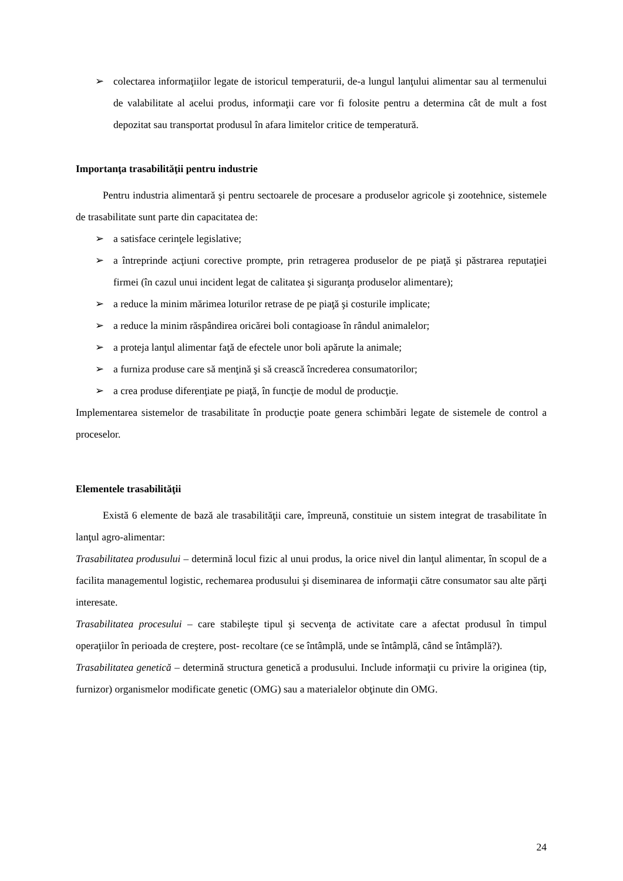➢ colectarea informaţiilor legate de istoricul temperaturii, de-a lungul lanţului alimentar sau al termenului de valabilitate al acelui produs, informaţii care vor fi folosite pentru a determina cât de mult a fost depozitat sau transportat produsul în afara limitelor critice de temperatură.
Importanţa trasabilităţii pentru industrie
Pentru industria alimentară şi pentru sectoarele de procesare a produselor agricole şi zootehnice, sistemele de trasabilitate sunt parte din capacitatea de:
➢ a satisface cerinţele legislative;
➢ a întreprinde acţiuni corective prompte, prin retragerea produselor de pe piaţă şi păstrarea reputaţiei firmei (în cazul unui incident legat de calitatea şi siguranţa produselor alimentare);
➢ a reduce la minim mărimea loturilor retrase de pe piaţă şi costurile implicate;
➢ a reduce la minim răspândirea oricărei boli contagioase în rândul animalelor;
➢ a proteja lanţul alimentar faţă de efectele unor boli apărute la animale;
➢ a furniza produse care să menţină şi să crească încrederea consumatorilor;
➢ a crea produse diferenţiate pe piaţă, în funcţie de modul de producţie.
Implementarea sistemelor de trasabilitate în producţie poate genera schimbări legate de sistemele de control a proceselor.
Elementele trasabilităţii
Există 6 elemente de bază ale trasabilităţii care, împreună, constituie un sistem integrat de trasabilitate în lanţul agro-alimentar:
Trasabilitatea produsului – determină locul fizic al unui produs, la orice nivel din lanţul alimentar, în scopul de a facilita managementul logistic, rechemarea produsului şi diseminarea de informaţii către consumator sau alte părţi interesate.
Trasabilitatea procesului – care stabileşte tipul şi secvenţa de activitate care a afectat produsul în timpul operaţiilor în perioada de creştere, post- recoltare (ce se întâmplă, unde se întâmplă, când se întâmplă?).
Trasabilitatea genetică – determină structura genetică a produsului. Include informaţii cu privire la originea (tip, furnizor) organismelor modificate genetic (OMG) sau a materialelor obţinute din OMG.
24